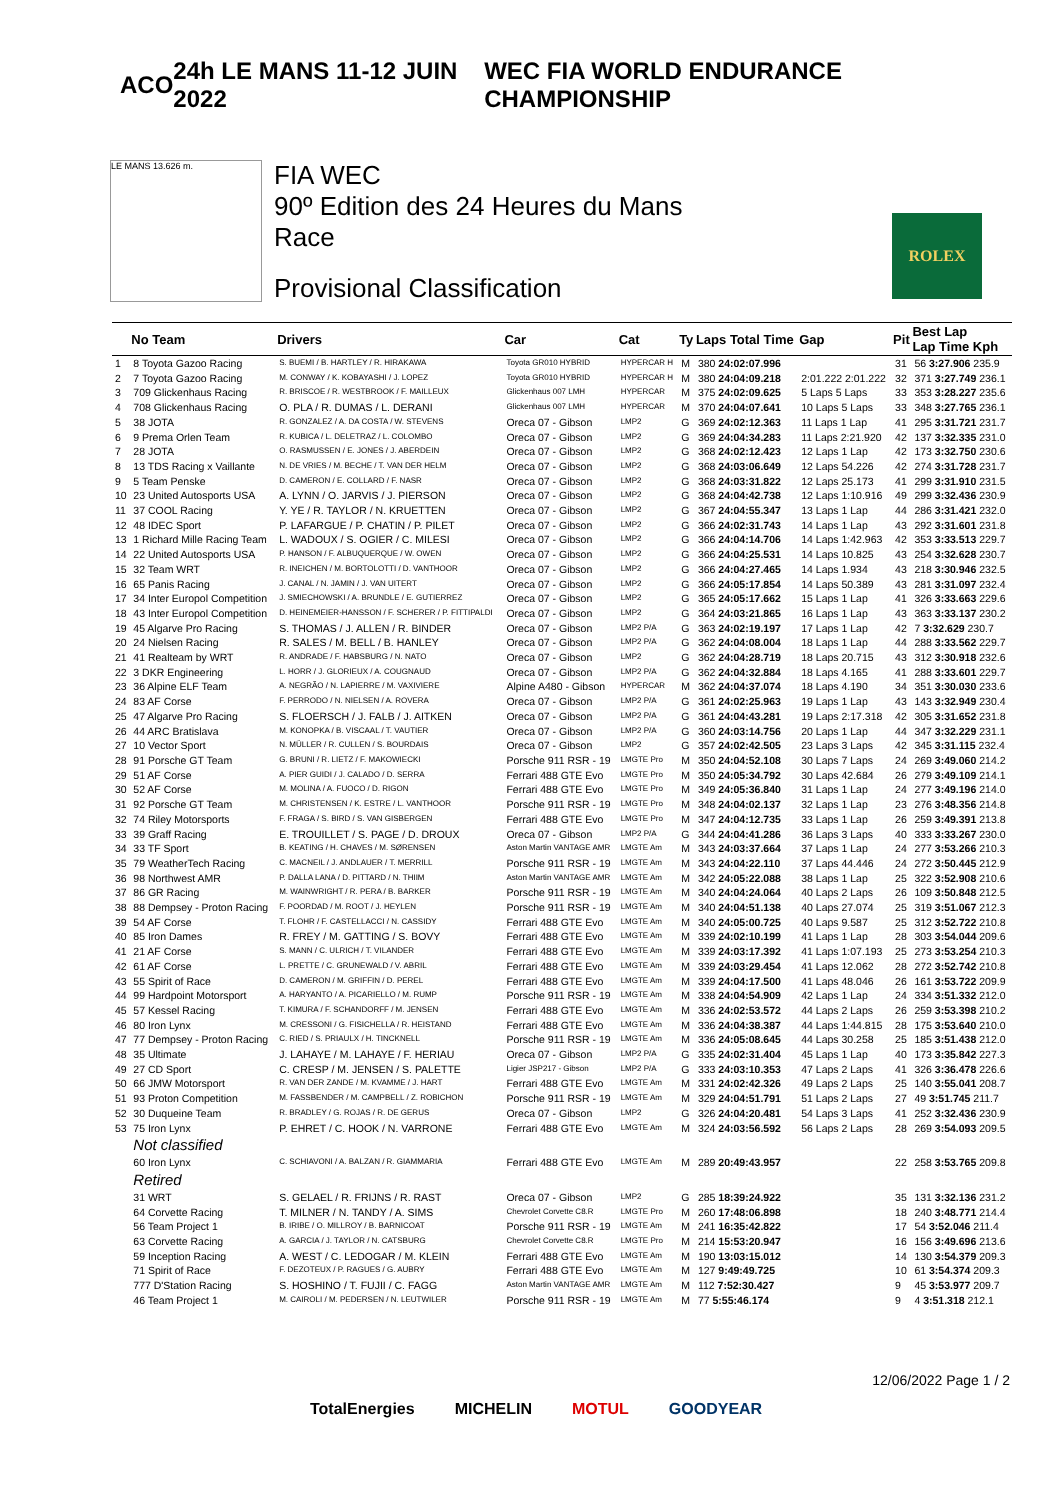ACO 24h LE MANS 11-12 JUIN 2022 WEC FIA WORLD ENDURANCE CHAMPIONSHIP
LE MANS 13.626 m.
FIA WEC
90º Edition des 24 Heures du Mans
Race
Provisional Classification
ROLEX
| | No Team | Drivers | Car | Cat | Ty | Laps Total Time | Gap | Pit | Best Lap Lap Time Kph |
| --- | --- | --- | --- | --- | --- | --- | --- | --- | --- |
| 1 | 8 Toyota Gazoo Racing | S. BUEMI / B. HARTLEY / R. HIRAKAWA | Toyota GR010 HYBRID | HYPERCAR H | M | 380 24:02:07.996 | | 31 | 56 3:27.906 235.9 |
| 2 | 7 Toyota Gazoo Racing | M. CONWAY / K. KOBAYASHI / J. LOPEZ | Toyota GR010 HYBRID | HYPERCAR H | M | 380 24:04:09.218 | 2:01.222 2:01.222 | 32 | 371 3:27.749 236.1 |
| 3 | 709 Glickenhaus Racing | R. BRISCOE / R. WESTBROOK / F. MAILLEUX | Glickenhaus 007 LMH | HYPERCAR | M | 375 24:02:09.625 | 5 Laps 5 Laps | 33 | 353 3:28.227 235.6 |
| 4 | 708 Glickenhaus Racing | O. PLA / R. DUMAS / L. DERANI | Glickenhaus 007 LMH | HYPERCAR | M | 370 24:04:07.641 | 10 Laps 5 Laps | 33 | 348 3:27.765 236.1 |
| 5 | 38 JOTA | R. GONZALEZ / A. DA COSTA / W. STEVENS | Oreca 07 - Gibson | LMP2 | G | 369 24:02:12.363 | 11 Laps 1 Lap | 41 | 295 3:31.721 231.7 |
| 6 | 9 Prema Orlen Team | R. KUBICA / L. DELETRAZ / L. COLOMBO | Oreca 07 - Gibson | LMP2 | G | 369 24:04:34.283 | 11 Laps 2:21.920 | 42 | 137 3:32.335 231.0 |
| 7 | 28 JOTA | O. RASMUSSEN / E. JONES / J. ABERDEIN | Oreca 07 - Gibson | LMP2 | G | 368 24:02:12.423 | 12 Laps 1 Lap | 42 | 173 3:32.750 230.6 |
| 8 | 13 TDS Racing x Vaillante | N. DE VRIES / M. BECHE / T. VAN DER HELM | Oreca 07 - Gibson | LMP2 | G | 368 24:03:06.649 | 12 Laps 54.226 | 42 | 274 3:31.728 231.7 |
| 9 | 5 Team Penske | D. CAMERON / E. COLLARD / F. NASR | Oreca 07 - Gibson | LMP2 | G | 368 24:03:31.822 | 12 Laps 25.173 | 41 | 299 3:31.910 231.5 |
| 10 | 23 United Autosports USA | A. LYNN / O. JARVIS / J. PIERSON | Oreca 07 - Gibson | LMP2 | G | 368 24:04:42.738 | 12 Laps 1:10.916 | 49 | 299 3:32.436 230.9 |
| 11 | 37 COOL Racing | Y. YE / R. TAYLOR / N. KRUETTEN | Oreca 07 - Gibson | LMP2 | G | 367 24:04:55.347 | 13 Laps 1 Lap | 44 | 286 3:31.421 232.0 |
| 12 | 48 IDEC Sport | P. LAFARGUE / P. CHATIN / P. PILET | Oreca 07 - Gibson | LMP2 | G | 366 24:02:31.743 | 14 Laps 1 Lap | 43 | 292 3:31.601 231.8 |
| 13 | 1 Richard Mille Racing Team | L. WADOUX / S. OGIER / C. MILESI | Oreca 07 - Gibson | LMP2 | G | 366 24:04:14.706 | 14 Laps 1:42.963 | 42 | 353 3:33.513 229.7 |
| 14 | 22 United Autosports USA | P. HANSON / F. ALBUQUERQUE / W. OWEN | Oreca 07 - Gibson | LMP2 | G | 366 24:04:25.531 | 14 Laps 10.825 | 43 | 254 3:32.628 230.7 |
| 15 | 32 Team WRT | R. INEICHEN / M. BORTOLOTTI / D. VANTHOOR | Oreca 07 - Gibson | LMP2 | G | 366 24:04:27.465 | 14 Laps 1.934 | 43 | 218 3:30.946 232.5 |
| 16 | 65 Panis Racing | J. CANAL / N. JAMIN / J. VAN UITERT | Oreca 07 - Gibson | LMP2 | G | 366 24:05:17.854 | 14 Laps 50.389 | 43 | 281 3:31.097 232.4 |
| 17 | 34 Inter Europol Competition | J. SMIECHOWSKI / A. BRUNDLE / E. GUTIERREZ | Oreca 07 - Gibson | LMP2 | G | 365 24:05:17.662 | 15 Laps 1 Lap | 41 | 326 3:33.663 229.6 |
| 18 | 43 Inter Europol Competition | D. HEINEMEIER-HANSSON / F. SCHERER / P. FITTIPALDI | Oreca 07 - Gibson | LMP2 | G | 364 24:03:21.865 | 16 Laps 1 Lap | 43 | 363 3:33.137 230.2 |
| 19 | 45 Algarve Pro Racing | S. THOMAS / J. ALLEN / R. BINDER | Oreca 07 - Gibson | LMP2 P/A | G | 363 24:02:19.197 | 17 Laps 1 Lap | 42 | 7 3:32.629 230.7 |
| 20 | 24 Nielsen Racing | R. SALES / M. BELL / B. HANLEY | Oreca 07 - Gibson | LMP2 P/A | G | 362 24:04:08.004 | 18 Laps 1 Lap | 44 | 288 3:33.562 229.7 |
| 21 | 41 Realteam by WRT | R. ANDRADE / F. HABSBURG / N. NATO | Oreca 07 - Gibson | LMP2 | G | 362 24:04:28.719 | 18 Laps 20.715 | 43 | 312 3:30.918 232.6 |
| 22 | 3 DKR Engineering | L. HORR / J. GLORIEUX / A. COUGNAUD | Oreca 07 - Gibson | LMP2 P/A | G | 362 24:04:32.884 | 18 Laps 4.165 | 41 | 288 3:33.601 229.7 |
| 23 | 36 Alpine ELF Team | A. NEGRÃO / N. LAPIERRE / M. VAXIVIERE | Alpine A480 - Gibson | HYPERCAR | M | 362 24:04:37.074 | 18 Laps 4.190 | 34 | 351 3:30.030 233.6 |
| 24 | 83 AF Corse | F. PERRODO / N. NIELSEN / A. ROVERA | Oreca 07 - Gibson | LMP2 P/A | G | 361 24:02:25.963 | 19 Laps 1 Lap | 43 | 143 3:32.949 230.4 |
| 25 | 47 Algarve Pro Racing | S. FLOERSCH / J. FALB / J. AITKEN | Oreca 07 - Gibson | LMP2 P/A | G | 361 24:04:43.281 | 19 Laps 2:17.318 | 42 | 305 3:31.652 231.8 |
| 26 | 44 ARC Bratislava | M. KONOPKA / B. VISCAAL / T. VAUTIER | Oreca 07 - Gibson | LMP2 P/A | G | 360 24:03:14.756 | 20 Laps 1 Lap | 44 | 347 3:32.229 231.1 |
| 27 | 10 Vector Sport | N. MÜLLER / R. CULLEN / S. BOURDAIS | Oreca 07 - Gibson | LMP2 | G | 357 24:02:42.505 | 23 Laps 3 Laps | 42 | 345 3:31.115 232.4 |
| 28 | 91 Porsche GT Team | G. BRUNI / R. LIETZ / F. MAKOWIECKI | Porsche 911 RSR - 19 | LMGTE Pro | M | 350 24:04:52.108 | 30 Laps 7 Laps | 24 | 269 3:49.060 214.2 |
| 29 | 51 AF Corse | A. PIER GUIDI / J. CALADO / D. SERRA | Ferrari 488 GTE Evo | LMGTE Pro | M | 350 24:05:34.792 | 30 Laps 42.684 | 26 | 279 3:49.109 214.1 |
| 30 | 52 AF Corse | M. MOLINA / A. FUOCO / D. RIGON | Ferrari 488 GTE Evo | LMGTE Pro | M | 349 24:05:36.840 | 31 Laps 1 Lap | 24 | 277 3:49.196 214.0 |
| 31 | 92 Porsche GT Team | M. CHRISTENSEN / K. ESTRE / L. VANTHOOR | Porsche 911 RSR - 19 | LMGTE Pro | M | 348 24:04:02.137 | 32 Laps 1 Lap | 23 | 276 3:48.356 214.8 |
| 32 | 74 Riley Motorsports | F. FRAGA / S. BIRD / S. VAN GISBERGEN | Ferrari 488 GTE Evo | LMGTE Pro | M | 347 24:04:12.735 | 33 Laps 1 Lap | 26 | 259 3:49.391 213.8 |
| 33 | 39 Graff Racing | E. TROUILLET / S. PAGE / D. DROUX | Oreca 07 - Gibson | LMP2 P/A | G | 344 24:04:41.286 | 36 Laps 3 Laps | 40 | 333 3:33.267 230.0 |
| 34 | 33 TF Sport | B. KEATING / H. CHAVES / M. SØRENSEN | Aston Martin VANTAGE AMR | LMGTE Am | M | 343 24:03:37.664 | 37 Laps 1 Lap | 24 | 277 3:53.266 210.3 |
| 35 | 79 WeatherTech Racing | C. MACNEIL / J. ANDLAUER / T. MERRILL | Porsche 911 RSR - 19 | LMGTE Am | M | 343 24:04:22.110 | 37 Laps 44.446 | 24 | 272 3:50.445 212.9 |
| 36 | 98 Northwest AMR | P. DALLA LANA / D. PITTARD / N. THIIM | Aston Martin VANTAGE AMR | LMGTE Am | M | 342 24:05:22.088 | 38 Laps 1 Lap | 25 | 322 3:52.908 210.6 |
| 37 | 86 GR Racing | M. WAINWRIGHT / R. PERA / B. BARKER | Porsche 911 RSR - 19 | LMGTE Am | M | 340 24:04:24.064 | 40 Laps 2 Laps | 26 | 109 3:50.848 212.5 |
| 38 | 88 Dempsey - Proton Racing | F. POORDAD / M. ROOT / J. HEYLEN | Porsche 911 RSR - 19 | LMGTE Am | M | 340 24:04:51.138 | 40 Laps 27.074 | 25 | 319 3:51.067 212.3 |
| 39 | 54 AF Corse | T. FLOHR / F. CASTELLACCI / N. CASSIDY | Ferrari 488 GTE Evo | LMGTE Am | M | 340 24:05:00.725 | 40 Laps 9.587 | 25 | 312 3:52.722 210.8 |
| 40 | 85 Iron Dames | R. FREY / M. GATTING / S. BOVY | Ferrari 488 GTE Evo | LMGTE Am | M | 339 24:02:10.199 | 41 Laps 1 Lap | 28 | 303 3:54.044 209.6 |
| 41 | 21 AF Corse | S. MANN / C. ULRICH / T. VILANDER | Ferrari 488 GTE Evo | LMGTE Am | M | 339 24:03:17.392 | 41 Laps 1:07.193 | 25 | 273 3:53.254 210.3 |
| 42 | 61 AF Corse | L. PRETTE / C. GRUNEWALD / V. ABRIL | Ferrari 488 GTE Evo | LMGTE Am | M | 339 24:03:29.454 | 41 Laps 12.062 | 28 | 272 3:52.742 210.8 |
| 43 | 55 Spirit of Race | D. CAMERON / M. GRIFFIN / D. PEREL | Ferrari 488 GTE Evo | LMGTE Am | M | 339 24:04:17.500 | 41 Laps 48.046 | 26 | 161 3:53.722 209.9 |
| 44 | 99 Hardpoint Motorsport | A. HARYANTO / A. PICARIELLO / M. RUMP | Porsche 911 RSR - 19 | LMGTE Am | M | 338 24:04:54.909 | 42 Laps 1 Lap | 24 | 334 3:51.332 212.0 |
| 45 | 57 Kessel Racing | T. KIMURA / F. SCHANDORFF / M. JENSEN | Ferrari 488 GTE Evo | LMGTE Am | M | 336 24:02:53.572 | 44 Laps 2 Laps | 26 | 259 3:53.398 210.2 |
| 46 | 80 Iron Lynx | M. CRESSONI / G. FISICHELLA / R. HEISTAND | Ferrari 488 GTE Evo | LMGTE Am | M | 336 24:04:38.387 | 44 Laps 1:44.815 | 28 | 175 3:53.640 210.0 |
| 47 | 77 Dempsey - Proton Racing | C. RIED / S. PRIAULX / H. TINCKNELL | Porsche 911 RSR - 19 | LMGTE Am | M | 336 24:05:08.645 | 44 Laps 30.258 | 25 | 185 3:51.438 212.0 |
| 48 | 35 Ultimate | J. LAHAYE / M. LAHAYE / F. HERIAU | Oreca 07 - Gibson | LMP2 P/A | G | 335 24:02:31.404 | 45 Laps 1 Lap | 40 | 173 3:35.842 227.3 |
| 49 | 27 CD Sport | C. CRESP / M. JENSEN / S. PALETTE | Ligier JSP217 - Gibson | LMP2 P/A | G | 333 24:03:10.353 | 47 Laps 2 Laps | 41 | 326 3:36.478 226.6 |
| 50 | 66 JMW Motorsport | R. VAN DER ZANDE / M. KVAMME / J. HART | Ferrari 488 GTE Evo | LMGTE Am | M | 331 24:02:42.326 | 49 Laps 2 Laps | 25 | 140 3:55.041 208.7 |
| 51 | 93 Proton Competition | M. FASSBENDER / M. CAMPBELL / Z. ROBICHON | Porsche 911 RSR - 19 | LMGTE Am | M | 329 24:04:51.791 | 51 Laps 2 Laps | 27 | 49 3:51.745 211.7 |
| 52 | 30 Duqueine Team | R. BRADLEY / G. ROJAS / R. DE GERUS | Oreca 07 - Gibson | LMP2 | G | 326 24:04:20.481 | 54 Laps 3 Laps | 41 | 252 3:32.436 230.9 |
| 53 | 75 Iron Lynx | P. EHRET / C. HOOK / N. VARRONE | Ferrari 488 GTE Evo | LMGTE Am | M | 324 24:03:56.592 | 56 Laps 2 Laps | 28 | 269 3:54.093 209.5 |
| | Not classified | | | | | | | | |
| | 60 Iron Lynx | C. SCHIAVONI / A. BALZAN / R. GIAMMARIA | Ferrari 488 GTE Evo | LMGTE Am | M | 289 20:49:43.957 | | 22 | 258 3:53.765 209.8 |
| | Retired | | | | | | | | |
| | 31 WRT | S. GELAEL / R. FRIJNS / R. RAST | Oreca 07 - Gibson | LMP2 | G | 285 18:39:24.922 | | 35 | 131 3:32.136 231.2 |
| | 64 Corvette Racing | T. MILNER / N. TANDY / A. SIMS | Chevrolet Corvette C8.R | LMGTE Pro | M | 260 17:48:06.898 | | 18 | 240 3:48.771 214.4 |
| | 56 Team Project 1 | B. IRIBE / O. MILLROY / B. BARNICOAT | Porsche 911 RSR - 19 | LMGTE Am | M | 241 16:35:42.822 | | 17 | 54 3:52.046 211.4 |
| | 63 Corvette Racing | A. GARCIA / J. TAYLOR / N. CATSBURG | Chevrolet Corvette C8.R | LMGTE Pro | M | 214 15:53:20.947 | | 16 | 156 3:49.696 213.6 |
| | 59 Inception Racing | A. WEST / C. LEDOGAR / M. KLEIN | Ferrari 488 GTE Evo | LMGTE Am | M | 190 13:03:15.012 | | 14 | 130 3:54.379 209.3 |
| | 71 Spirit of Race | F. DEZOTEUX / P. RAGUES / G. AUBRY | Ferrari 488 GTE Evo | LMGTE Am | M | 127 9:49:49.725 | | 10 | 61 3:54.374 209.3 |
| | 777 D'Station Racing | S. HOSHINO / T. FUJII / C. FAGG | Aston Martin VANTAGE AMR | LMGTE Am | M | 112 7:52:30.427 | | 9 | 45 3:53.977 209.7 |
| | 46 Team Project 1 | M. CAIROLI / M. PEDERSEN / N. LEUTWILER | Porsche 911 RSR - 19 | LMGTE Am | M | 77 5:55:46.174 | | 9 | 4 3:51.318 212.1 |
12/06/2022 Page 1 / 2
TotalEnergies MICHELIN MOTUL GOODYEAR